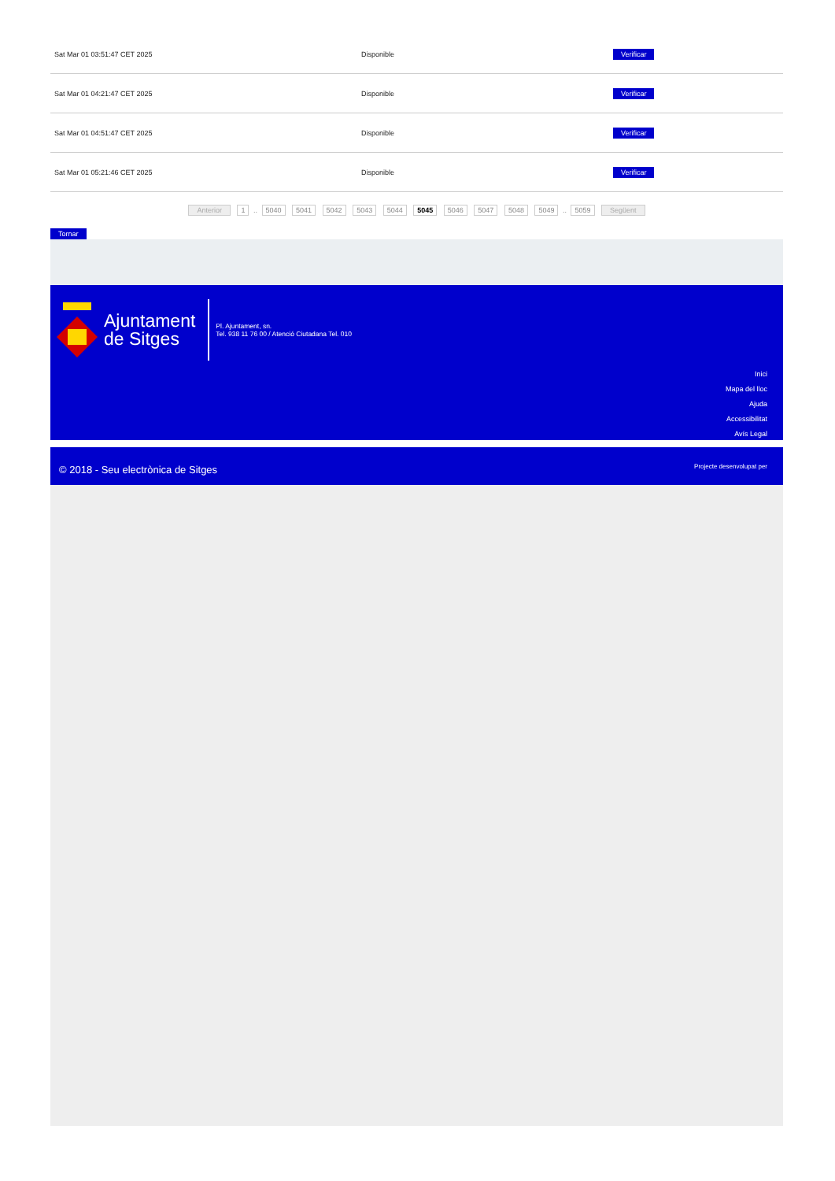| Sat Mar 01 03:51:47 CET 2025 | Disponible | Verificar |
| Sat Mar 01 04:21:47 CET 2025 | Disponible | Verificar |
| Sat Mar 01 04:51:47 CET 2025 | Disponible | Verificar |
| Sat Mar 01 05:21:46 CET 2025 | Disponible | Verificar |
Anterior 1 .. 5040 5041 5042 5043 5044 5045 5046 5047 5048 5049 .. 5059 Següent
Tornar
Ajuntament
de Sitges
Pl. Ajuntament, sn.
Tel. 938 11 76 00 / Atenció Ciutadana Tel. 010
Inici
Mapa del lloc
Ajuda
Accessibilitat
Avís Legal
© 2018 - Seu electrònica de Sitges
Projecte desenvolupat per